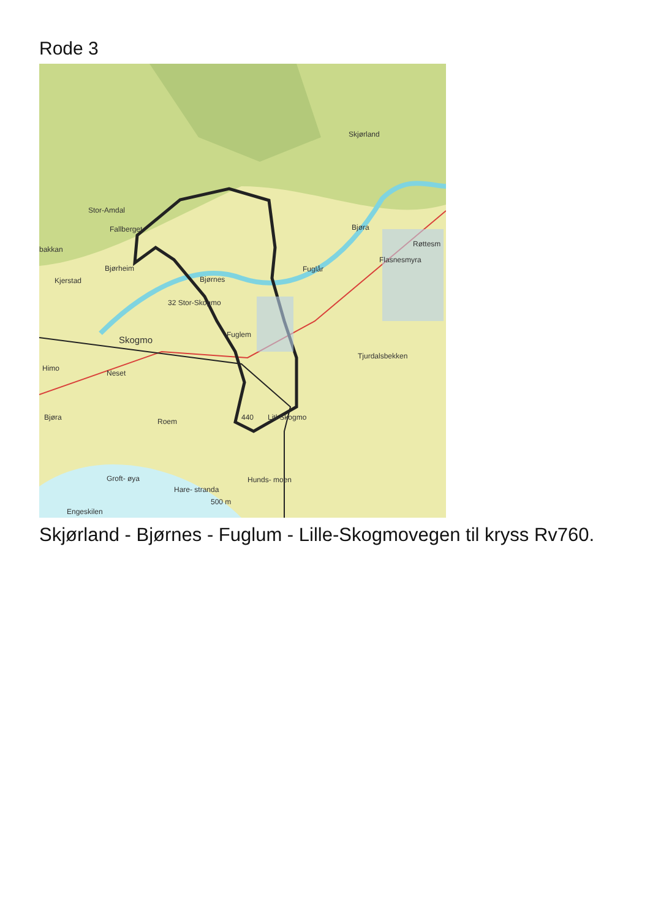Rode 3
Skjørland
Stor-Amdal
Fallberget
bakkan
Røttesm
Flasnesmyra
Bjøra
Bjørheim Fuglår
Kjerstad Bjørnes
32 Stor-Skogmo
Fuglem Skogmo
Tjurdalsbekken
Himo
Neset
Bjøra Roem 440 Litl-Skogmo
Groft- øya Hunds- moen
Hare- stranda
500 m
Engeskilen
Skjørland - Bjørnes - Fuglum - Lille-Skogmovegen til kryss Rv760.